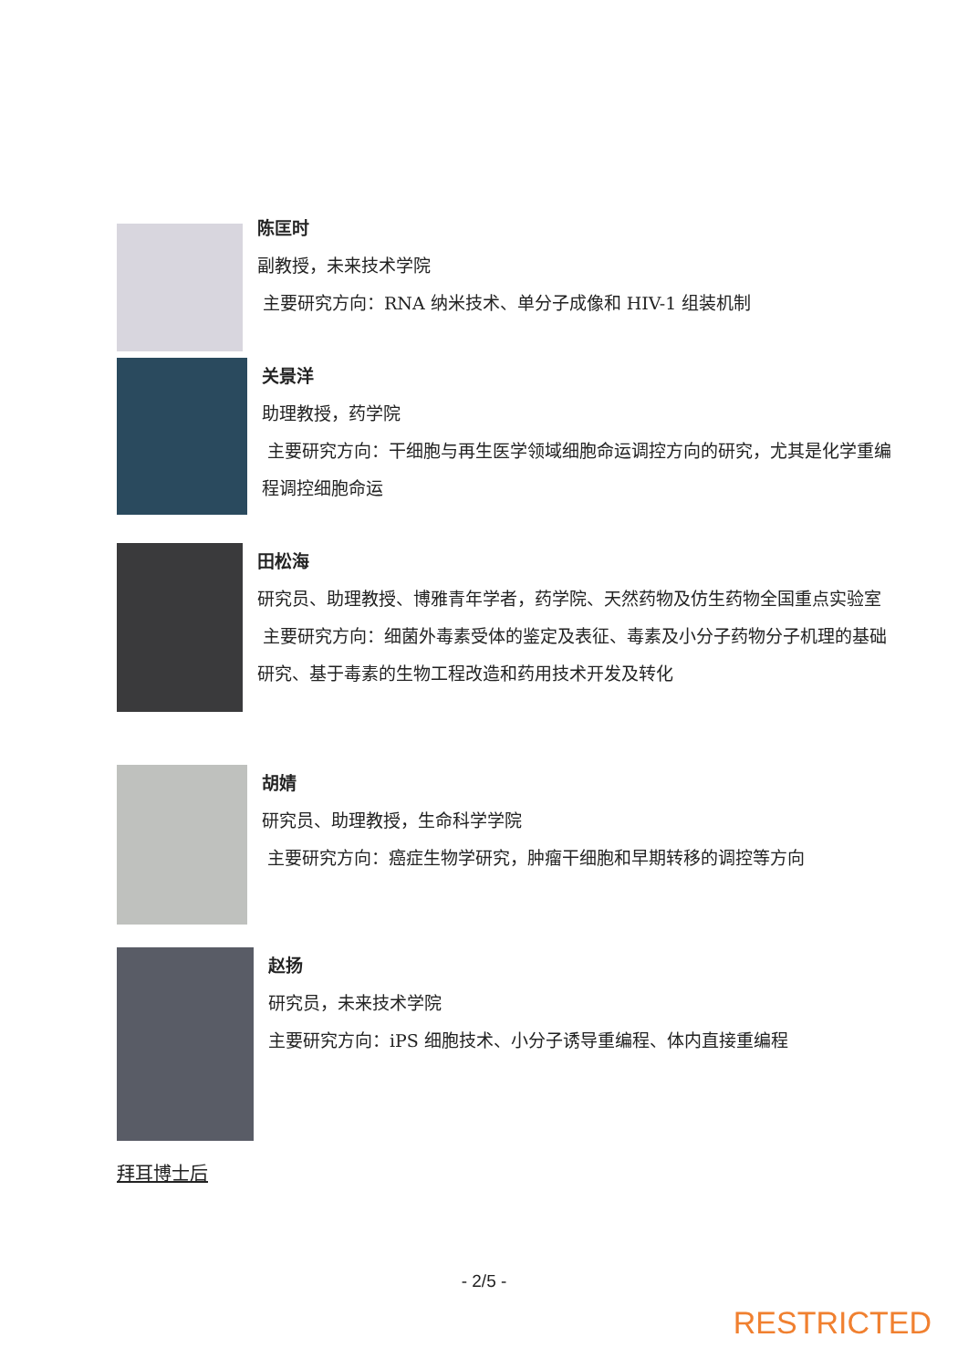陈匡时
副教授，未来技术学院
主要研究方向：RNA 纳米技术、单分子成像和 HIV-1 组装机制
关景洋
助理教授，药学院
主要研究方向：干细胞与再生医学领域细胞命运调控方向的研究，尤其是化学重编程调控细胞命运
田松海
研究员、助理教授、博雅青年学者，药学院、天然药物及仿生药物全国重点实验室
主要研究方向：细菌外毒素受体的鉴定及表征、毒素及小分子药物分子机理的基础研究、基于毒素的生物工程改造和药用技术开发及转化
胡婧
研究员、助理教授，生命科学学院
主要研究方向：癌症生物学研究，肿瘤干细胞和早期转移的调控等方向
赵扬
研究员，未来技术学院
主要研究方向：iPS 细胞技术、小分子诱导重编程、体内直接重编程
拜耳博士后
- 2/5 -
RESTRICTED